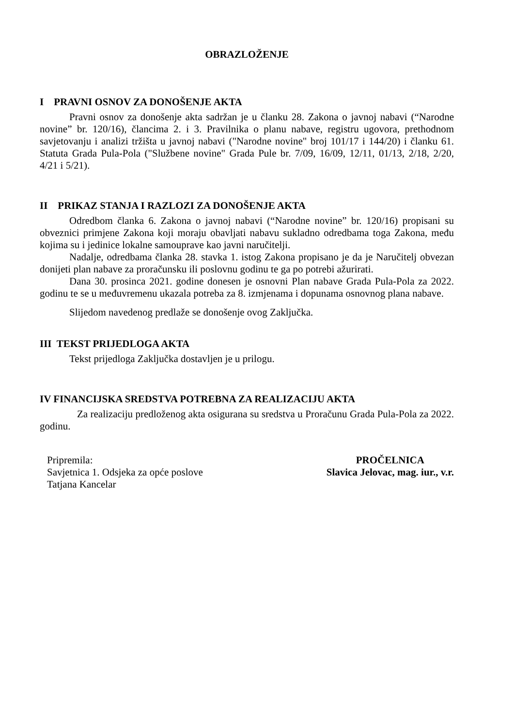OBRAZLOŽENJE
I PRAVNI OSNOV ZA DONOŠENJE AKTA
Pravni osnov za donošenje akta sadržan je u članku 28. Zakona o javnoj nabavi (“Narodne novine” br. 120/16), člancima 2. i 3. Pravilnika o planu nabave, registru ugovora, prethodnom savjetovanju i analizi tržišta u javnoj nabavi ("Narodne novine" broj 101/17 i 144/20) i članku 61. Statuta Grada Pula-Pola ("Službene novine" Grada Pule br. 7/09, 16/09, 12/11, 01/13, 2/18, 2/20, 4/21 i 5/21).
II PRIKAZ STANJA I RAZLOZI ZA DONOŠENJE AKTA
Odredbom članka 6. Zakona o javnoj nabavi (“Narodne novine” br. 120/16) propisani su obveznici primjene Zakona koji moraju obavljati nabavu sukladno odredbama toga Zakona, među kojima su i jedinice lokalne samouprave kao javni naručitelji.
Nadalje, odredbama članka 28. stavka 1. istog Zakona propisano je da je Naručitelj obvezan donijeti plan nabave za proračunsku ili poslovnu godinu te ga po potrebi ažurirati.
Dana 30. prosinca 2021. godine donesen je osnovni Plan nabave Grada Pula-Pola za 2022. godinu te se u međuvremenu ukazala potreba za 8. izmjenama i dopunama osnovnog plana nabave.
Slijedom navedenog predlaže se donošenje ovog Zaključka.
III TEKST PRIJEDLOGA AKTA
Tekst prijedloga Zaključka dostavljen je u prilogu.
IV FINANCIJSKA SREDSTVA POTREBNA ZA REALIZACIJU AKTA
Za realizaciju predloženog akta osigurana su sredstva u Proračunu Grada Pula-Pola za 2022. godinu.
Pripremila:
Savjetnica 1. Odsjeka za opće poslove
Tatjana Kancelar
PROČELNICA
Slavica Jelovac, mag. iur., v.r.